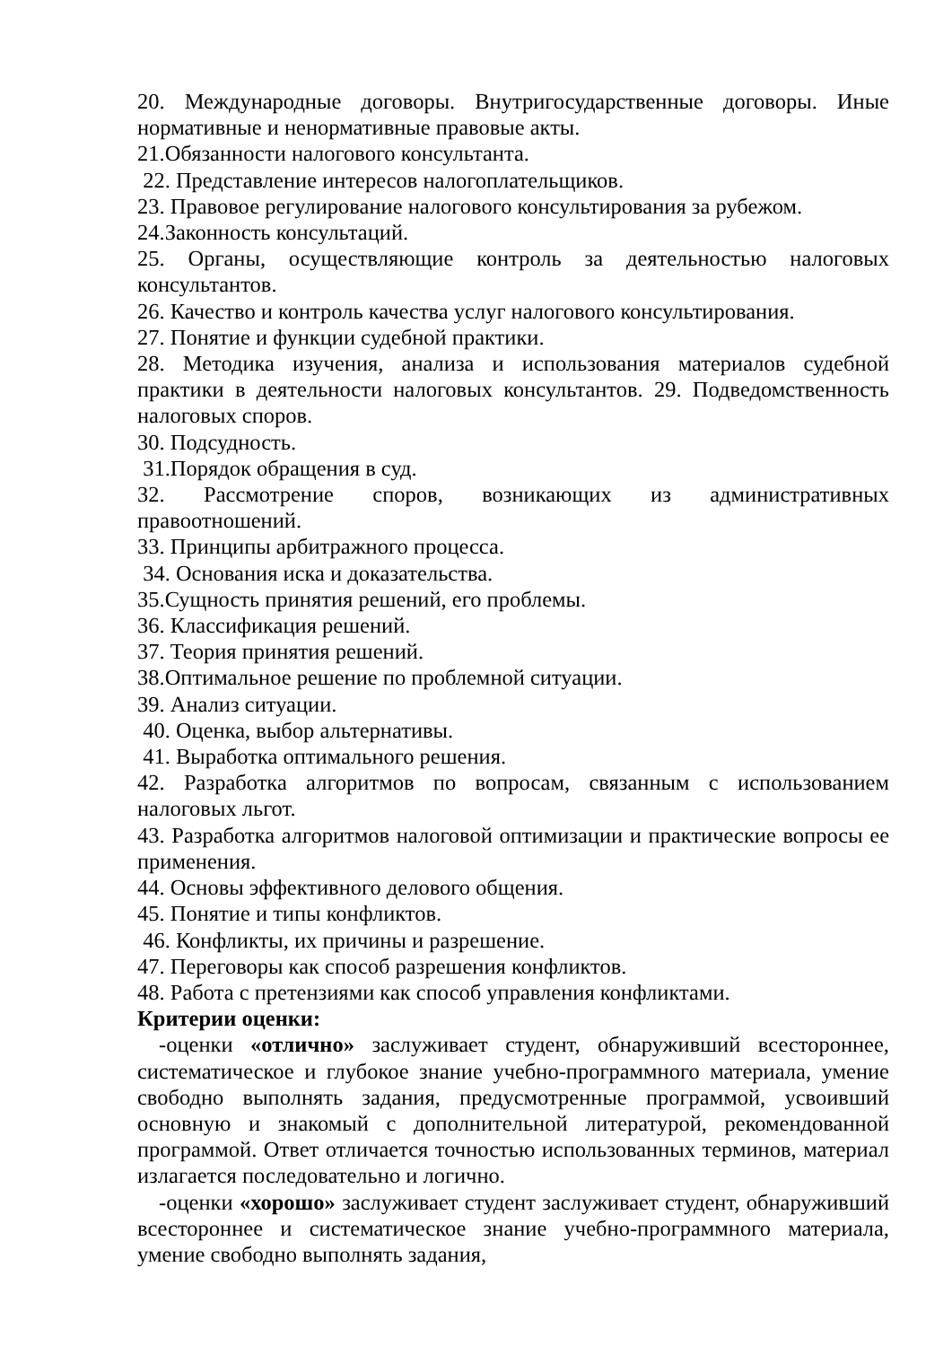20. Международные договоры. Внутригосударственные договоры. Иные нормативные и ненормативные правовые акты.
21.Обязанности налогового консультанта.
22. Представление интересов налогоплательщиков.
23. Правовое регулирование налогового консультирования за рубежом.
24.Законность консультаций.
25. Органы, осуществляющие контроль за деятельностью налоговых консультантов.
26. Качество и контроль качества услуг налогового консультирования.
27. Понятие и функции судебной практики.
28. Методика изучения, анализа и использования материалов судебной практики в деятельности налоговых консультантов. 29. Подведомственность налоговых споров.
30. Подсудность.
31.Порядок обращения в суд.
32. Рассмотрение споров, возникающих из административных правоотношений.
33. Принципы арбитражного процесса.
34. Основания иска и доказательства.
35.Сущность принятия решений, его проблемы.
36. Классификация решений.
37. Теория принятия решений.
38.Оптимальное решение по проблемной ситуации.
39. Анализ ситуации.
40. Оценка, выбор альтернативы.
41. Выработка оптимального решения.
42. Разработка алгоритмов по вопросам, связанным с использованием налоговых льгот.
43. Разработка алгоритмов налоговой оптимизации и практические вопросы ее применения.
44. Основы эффективного делового общения.
45. Понятие и типы конфликтов.
46. Конфликты, их причины и разрешение.
47. Переговоры как способ разрешения конфликтов.
48. Работа с претензиями как способ управления конфликтами.
Критерии оценки:
-оценки «отлично» заслуживает студент, обнаруживший всестороннее, систематическое и глубокое знание учебно-программного материала, умение свободно выполнять задания, предусмотренные программой, усвоивший основную и знакомый с дополнительной литературой, рекомендованной программой. Ответ отличается точностью использованных терминов, материал излагается последовательно и логично.
-оценки «хорошо» заслуживает студент заслуживает студент, обнаруживший всестороннее и систематическое знание учебно-программного материала, умение свободно выполнять задания,